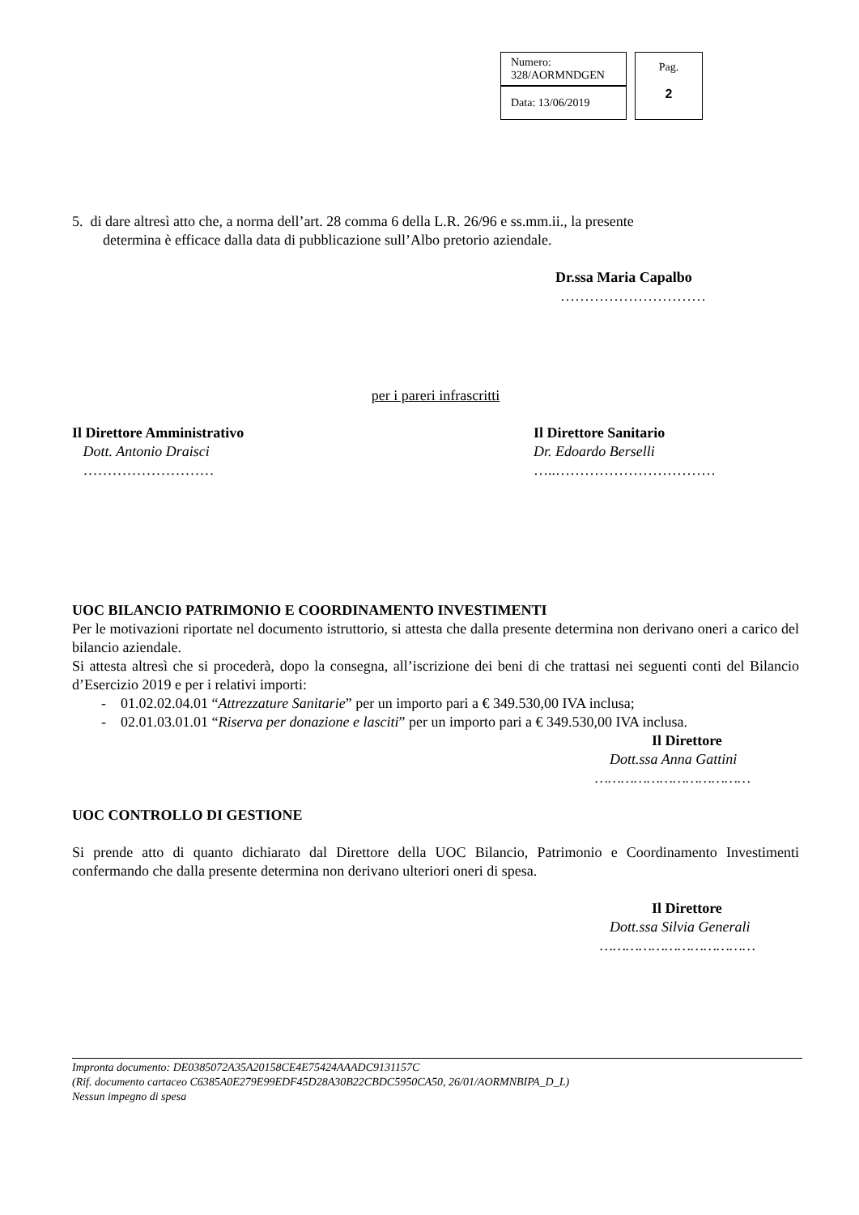| Numero: 328/AORMNDGEN | | Pag. 2 |
| Data: 13/06/2019 | | |
5. di dare altresì atto che, a norma dell’art. 28 comma 6 della L.R. 26/96 e ss.mm.ii., la presente
determina è efficace dalla data di pubblicazione sull’Albo pretorio aziendale.
Dr.ssa Maria Capalbo
…………………………
per i pareri infrascritti
Il Direttore Amministrativo
Dott. Antonio Draisci
………………………
Il Direttore Sanitario
Dr. Edoardo Berselli
…..……………………………
UOC BILANCIO PATRIMONIO E COORDINAMENTO INVESTIMENTI
Per le motivazioni riportate nel documento istruttorio, si attesta che dalla presente determina non derivano oneri a carico del bilancio aziendale.
Si attesta altresì che si procederà, dopo la consegna, all’iscrizione dei beni di che trattasi nei seguenti conti del Bilancio d’Esercizio 2019 e per i relativi importi:
- 01.02.02.04.01 “Attrezzature Sanitarie” per un importo pari a € 349.530,00 IVA inclusa;
- 02.01.03.01.01 “Riserva per donazione e lasciti” per un importo pari a € 349.530,00 IVA inclusa.
Il Direttore
Dott.ssa Anna Gattini
………………………………
UOC CONTROLLO DI GESTIONE
Si prende atto di quanto dichiarato dal Direttore della UOC Bilancio, Patrimonio e Coordinamento Investimenti confermando che dalla presente determina non derivano ulteriori oneri di spesa.
Il Direttore
Dott.ssa Silvia Generali
………………………………
Impronta documento: DE0385072A35A20158CE4E75424AAADC9131157C
(Rif. documento cartaceo C6385A0E279E99EDF45D28A30B22CBDC5950CA50, 26/01/AORMNBIPA_D_L)
Nessun impegno di spesa